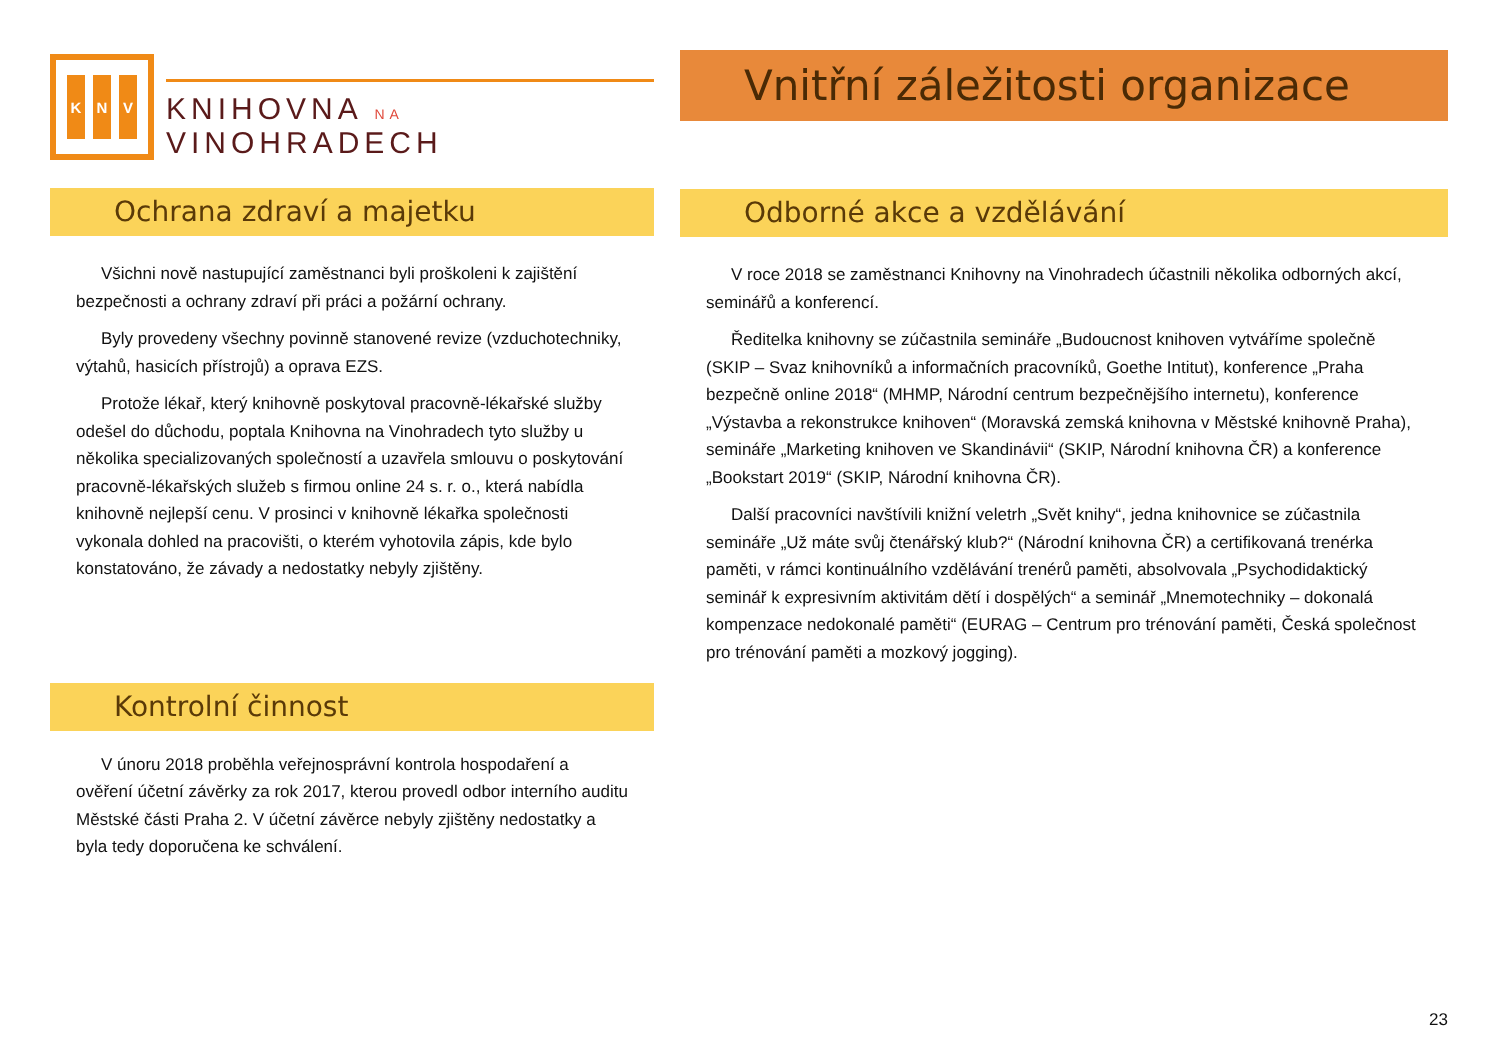K N V
KNIHOVNA NA VINOHRADECH
Ochrana zdraví a majetku
Všichni nově nastupující zaměstnanci byli proškoleni k zajištění bezpečnosti a ochrany zdraví při práci a požární ochrany.
Byly provedeny všechny povinně stanovené revize (vzduchotechniky, výtahů, hasicích přístrojů) a oprava EZS.
Protože lékař, který knihovně poskytoval pracovně-lékařské služby odešel do důchodu, poptala Knihovna na Vinohradech tyto služby u několika specializovaných společností a uzavřela smlouvu o poskytování pracovně-lékařských služeb s firmou online 24 s. r. o., která nabídla knihovně nejlepší cenu. V prosinci v knihovně lékařka společnosti vykonala dohled na pracovišti, o kterém vyhotovila zápis, kde bylo konstatováno, že závady a nedostatky nebyly zjištěny.
Kontrolní činnost
V únoru 2018 proběhla veřejnosprávní kontrola hospodaření a ověření účetní závěrky za rok 2017, kterou provedl odbor interního auditu Městské části Praha 2. V účetní závěrce nebyly zjištěny nedostatky a byla tedy doporučena ke schválení.
Vnitřní záležitosti organizace
Odborné akce a vzdělávání
V roce 2018 se zaměstnanci Knihovny na Vinohradech účastnili několika odborných akcí, seminářů a konferencí.
Ředitelka knihovny se zúčastnila semináře „Budoucnost knihoven vytváříme společně (SKIP – Svaz knihovníků a informačních pracovníků, Goethe Intitut), konference „Praha bezpečně online 2018“ (MHMP, Národní centrum bezpečnějšího internetu), konference „Výstavba a rekonstrukce knihoven“ (Moravská zemská knihovna v Městské knihovně Praha), semináře „Marketing knihoven ve Skandinávii“ (SKIP, Národní knihovna ČR) a konference „Bookstart 2019“ (SKIP, Národní knihovna ČR).
Další pracovníci navštívili knižní veletrh „Svět knihy“, jedna knihovnice se zúčastnila semináře „Už máte svůj čtenářský klub?“ (Národní knihovna ČR) a certifikovaná trenérka paměti, v rámci kontinuálního vzdělávání trenérů paměti, absolvovala „Psychodidaktický seminář k expresivním aktivitám dětí i dospělých“ a seminář „Mnemotechniky – dokonalá kompenzace nedokonalé paměti“ (EURAG – Centrum pro trénování paměti, Česká společnost pro trénování paměti a mozkový jogging).
23